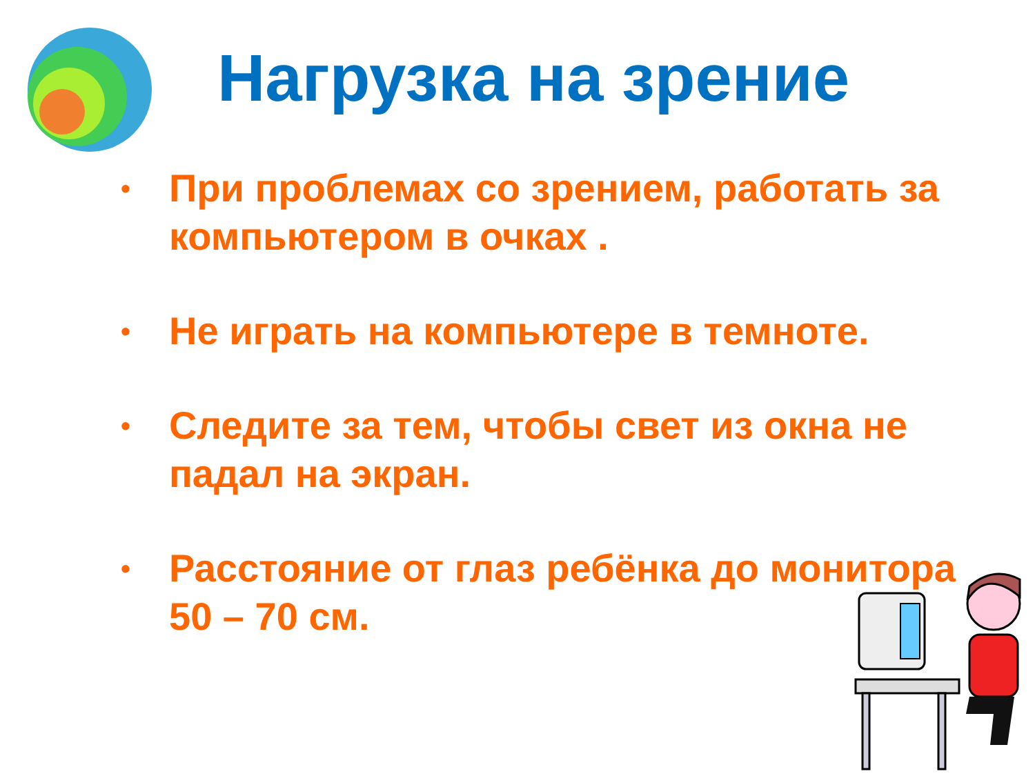Нагрузка на зрение
• При проблемах со зрением, работать за компьютером в очках .
• Не играть на компьютере в темноте.
• Следите за тем, чтобы свет из окна не падал на экран.
• Расстояние от глаз ребёнка до монитора 50 – 70 см.